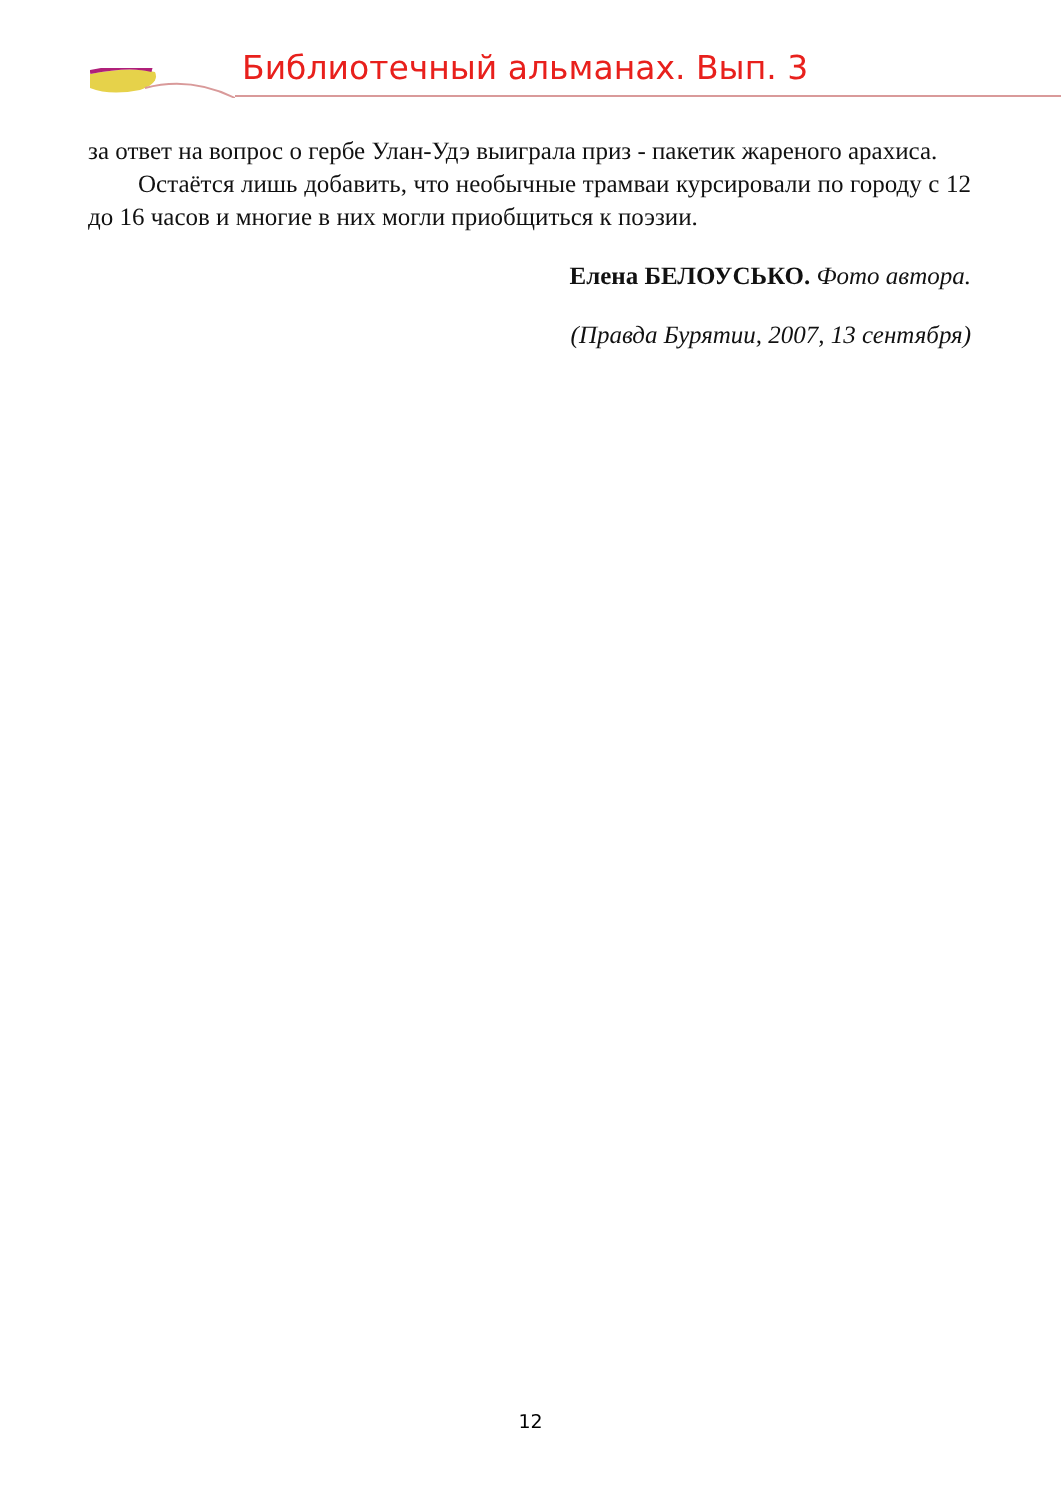Библиотечный альманах. Вып. 3
за ответ на вопрос о гербе Улан-Удэ выиграла приз - пакетик жареного арахиса.
Остаётся лишь добавить, что необычные трамваи курсировали по городу с 12 до 16 часов и многие в них могли приобщиться к поэзии.
Елена БЕЛОУСЬКО. Фото автора.
(Правда Бурятии, 2007, 13 сентября)
12